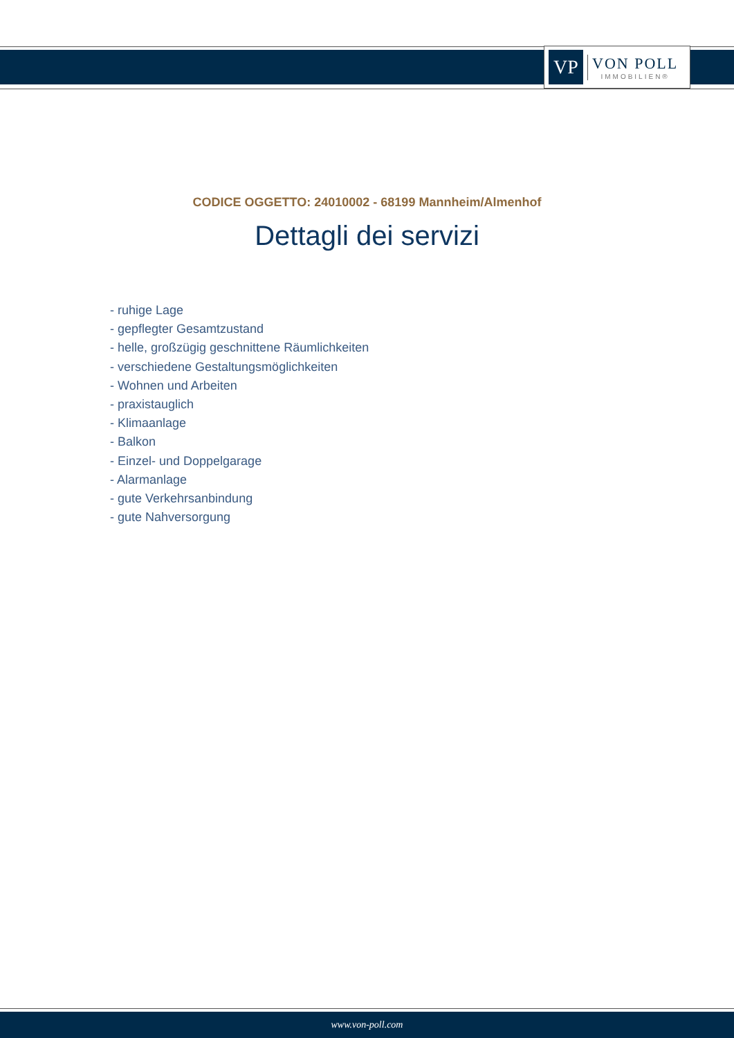VP
VON POLL
IMMOBILIEN®
CODICE OGGETTO: 24010002 - 68199 Mannheim/Almenhof
Dettagli dei servizi
- ruhige Lage
- gepflegter Gesamtzustand
- helle, großzügig geschnittene Räumlichkeiten
- verschiedene Gestaltungsmöglichkeiten
- Wohnen und Arbeiten
- praxistauglich
- Klimaanlage
- Balkon
- Einzel- und Doppelgarage
- Alarmanlage
- gute Verkehrsanbindung
- gute Nahversorgung
www.von-poll.com